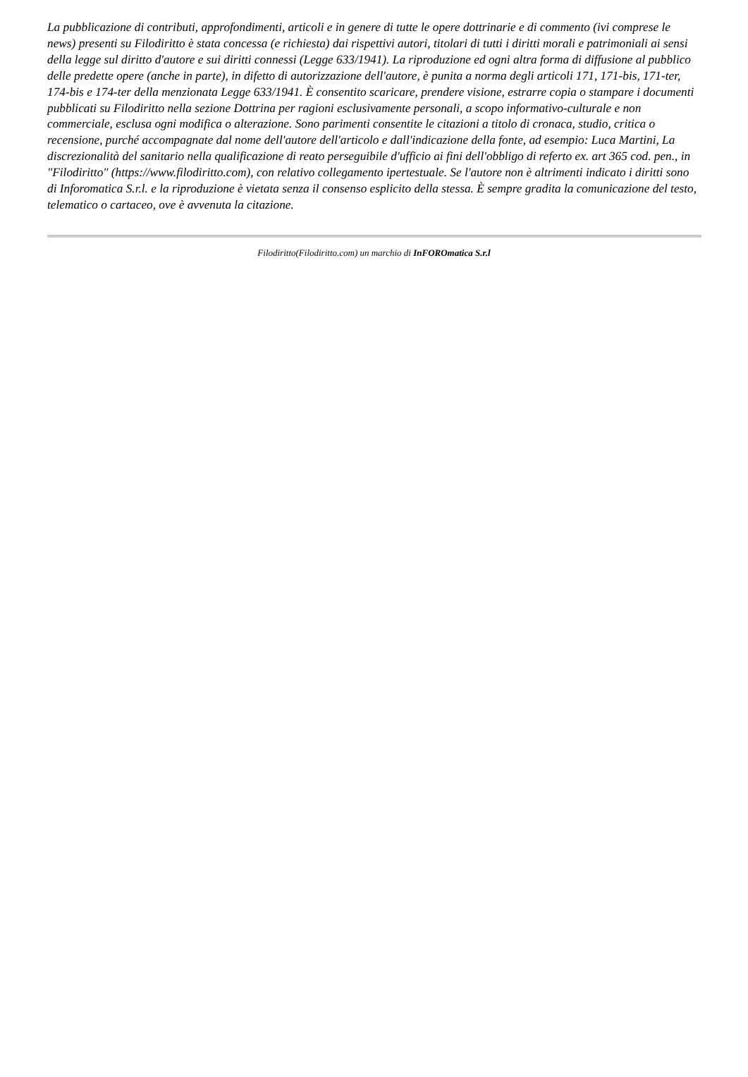La pubblicazione di contributi, approfondimenti, articoli e in genere di tutte le opere dottrinarie e di commento (ivi comprese le news) presenti su Filodiritto è stata concessa (e richiesta) dai rispettivi autori, titolari di tutti i diritti morali e patrimoniali ai sensi della legge sul diritto d'autore e sui diritti connessi (Legge 633/1941). La riproduzione ed ogni altra forma di diffusione al pubblico delle predette opere (anche in parte), in difetto di autorizzazione dell'autore, è punita a norma degli articoli 171, 171-bis, 171-ter, 174-bis e 174-ter della menzionata Legge 633/1941. È consentito scaricare, prendere visione, estrarre copia o stampare i documenti pubblicati su Filodiritto nella sezione Dottrina per ragioni esclusivamente personali, a scopo informativo-culturale e non commerciale, esclusa ogni modifica o alterazione. Sono parimenti consentite le citazioni a titolo di cronaca, studio, critica o recensione, purché accompagnate dal nome dell'autore dell'articolo e dall'indicazione della fonte, ad esempio: Luca Martini, La discrezionalità del sanitario nella qualificazione di reato perseguibile d'ufficio ai fini dell'obbligo di referto ex. art 365 cod. pen., in "Filodiritto" (https://www.filodiritto.com), con relativo collegamento ipertestuale. Se l'autore non è altrimenti indicato i diritti sono di Inforomatica S.r.l. e la riproduzione è vietata senza il consenso esplicito della stessa. È sempre gradita la comunicazione del testo, telematico o cartaceo, ove è avvenuta la citazione.
Filodiritto(Filodiritto.com) un marchio di InFOROmatica S.r.l